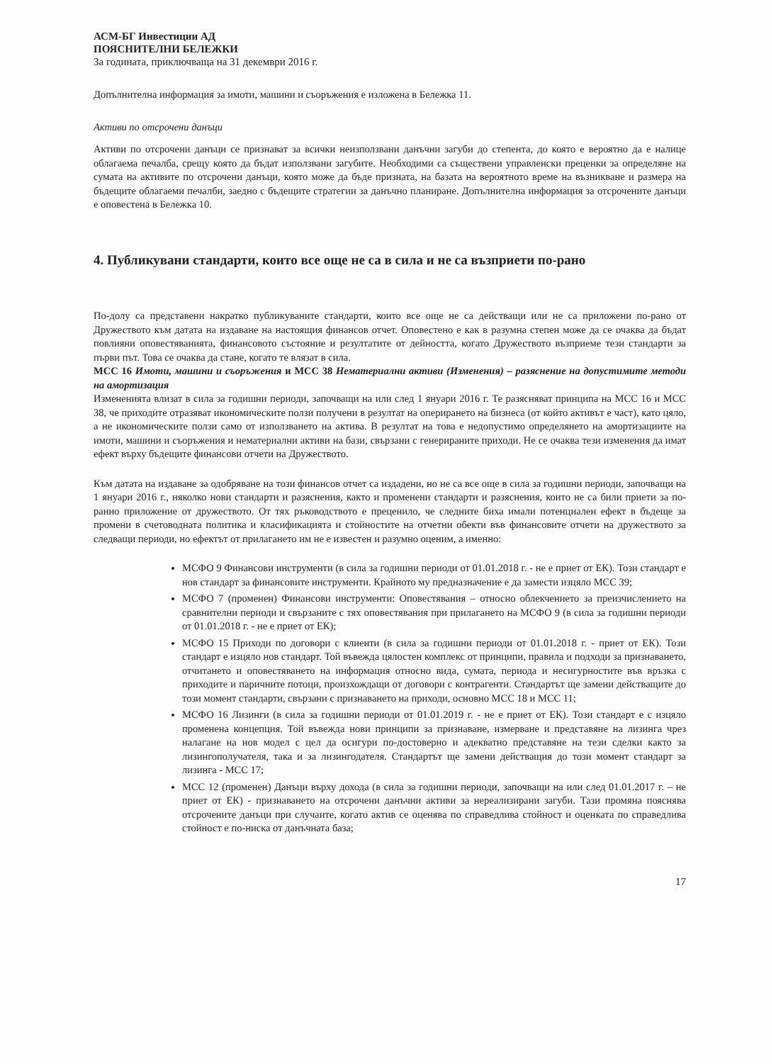АСМ-БГ Инвестиции АД
ПОЯСНИТЕЛНИ БЕЛЕЖКИ
За годината, приключваща на 31 декември 2016 г.
Допълнителна информация за имоти, машини и съоръжения е изложена в Бележка 11.
Активи по отсрочени данъци
Активи по отсрочени данъци се признават за всички неизползвани данъчни загуби до степента, до която е вероятно да е налице облагаема печалба, срещу която да бъдат използвани загубите. Необходими са съществени управленски преценки за определяне на сумата на активите по отсрочени данъци, която може да бъде призната, на базата на вероятното време на възникване и размера на бъдещите облагаеми печалби, заедно с бъдещите стратегии за данъчно планиране. Допълнителна информация за отсрочените данъци е оповестена в Бележка 10.
4. Публикувани стандарти, които все още не са в сила и не са възприети по-рано
По-долу са представени накратко публикуваните стандарти, които все още не са действащи или не са приложени по-рано от Дружеството към датата на издаване на настоящия финансов отчет. Оповестено е как в разумна степен може да се очаква да бъдат повлияни оповестяванията, финансовото състояние и резултатите от дейността, когато Дружеството възприеме тези стандарти за първи път. Това се очаква да стане, когато те влязат в сила.
МСС 16 Имоти, машини и съоръжения и МСС 38 Нематериални активи (Изменения) – разяснение на допустимите методи на амортизация
Измененията влизат в сила за годишни периоди, започващи на или след 1 януари 2016 г. Те разясняват принципа на МСС 16 и МСС 38, че приходите отразяват икономическите ползи получени в резултат на оперирането на бизнеса (от който активът е част), като цяло, а не икономическите ползи само от използването на актива. В резултат на това е недопустимо определянето на амортизациите на имоти, машини и съоръжения и нематериални активи на бази, свързани с генерираните приходи. Не се очаква тези изменения да имат ефект върху бъдещите финансови отчети на Дружеството.
Към датата на издаване за одобряване на този финансов отчет са издадени, но не са все още в сила за годишни периоди, започващи на 1 януари 2016 г., няколко нови стандарти и разяснения, както и променени стандарти и разяснения, които не са били приети за по-ранно приложение от дружеството. От тях ръководството е преценило, че следните биха имали потенциален ефект в бъдеще за промени в счетоводната политика и класификацията и стойностите на отчетни обекти във финансовите отчети на дружеството за следващи периоди, но ефектът от прилагането им не е известен и разумно оценим, а именно:
МСФО 9 Финансови инструменти (в сила за годишни периоди от 01.01.2018 г. - не е приет от ЕК). Този стандарт е нов стандарт за финансовите инструменти. Крайното му предназначение е да замести изцяло МСС 39;
МСФО 7 (променен) Финансови инструменти: Оповестявания – относно облекчението за преизчислението на сравнителни периоди и свързаните с тях оповестявания при прилагането на МСФО 9 (в сила за годишни периоди от 01.01.2018 г. - не е приет от ЕК);
МСФО 15 Приходи по договори с клиенти (в сила за годишни периоди от 01.01.2018 г. - приет от ЕК). Този стандарт е изцяло нов стандарт. Той въвежда цялостен комплекс от принципи, правила и подходи за признаването, отчитането и оповестяването на информация относно вида, сумата, периода и несигурностите във връзка с приходите и паричните потоци, произхождащи от договори с контрагенти. Стандартът ще замени действащите до този момент стандарти, свързани с признаването на приходи, основно МСС 18 и МСС 11;
МСФО 16 Лизинги (в сила за годишни периоди от 01.01.2019 г. - не е приет от ЕК). Този стандарт е с изцяло променена концепция. Той въвежда нови принципи за признаване, измерване и представяне на лизинга чрез налагане на нов модел с цел да осигури по-достоверно и адекватно представяне на тези сделки както за лизингополучателя, така и за лизингодателя. Стандартът ще замени действащия до този момент стандарт за лизинга - МСС 17;
МСС 12 (променен) Данъци върху дохода (в сила за годишни периоди, започващи на или след 01.01.2017 г. – не приет от ЕК) - признаването на отсрочени данъчни активи за нереализирани загуби. Тази промяна пояснява отсрочените данъци при случаите, когато актив се оценява по справедлива стойност и оценката по справедлива стойност е по-ниска от данъчната база;
17